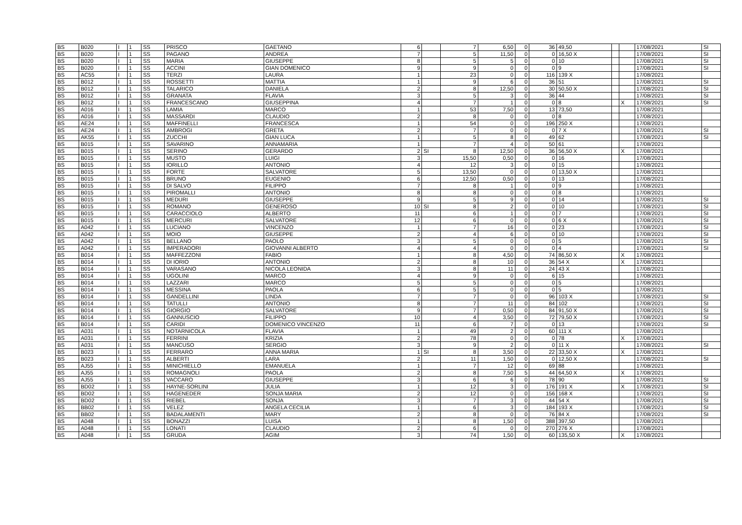| BS | B020 | I | 1 | SS | PRISCO | GAETANO | 6 | | 7 | 6,50 | 0 | 36 | 49,50 | | | 17/08/2021 | SI |
| BS | B020 | I | 1 | SS | PAGANO | ANDREA | 7 | | 5 | 11,50 | 0 | 0 | 16,50 X | | | 17/08/2021 | SI |
| BS | B020 | I | 1 | SS | MARIA | GIUSEPPE | 8 | | 5 | 5 | 0 | 0 | 10 | | | 17/08/2021 | SI |
| BS | B020 | I | 1 | SS | ACCINI | GIAN DOMENICO | 9 | | 9 | 0 | 0 | 0 | 9 | | | 17/08/2021 | SI |
| BS | AC55 | I | 1 | SS | TERZI | LAURA | 1 | | 23 | 0 | 0 | 116 | 139 X | | | 17/08/2021 | |
| BS | B012 | I | 1 | SS | ROSSETTI | MATTIA | 1 | | 9 | 6 | 0 | 36 | 51 | | | 17/08/2021 | SI |
| BS | B012 | I | 1 | SS | TALARICO | DANIELA | 2 | | 8 | 12,50 | 0 | 30 | 50,50 X | | | 17/08/2021 | SI |
| BS | B012 | I | 1 | SS | GRANATA | FLAVIA | 3 | | 5 | 3 | 0 | 36 | 44 | | | 17/08/2021 | SI |
| BS | B012 | I | 1 | SS | FRANCESCANO | GIUSEPPINA | 4 | | 7 | 1 | 0 | 0 | 8 | | X | 17/08/2021 | SI |
| BS | A016 | I | 1 | SS | LAMIA | MARCO | 1 | | 53 | 7,50 | 0 | 13 | 73,50 | | | 17/08/2021 | |
| BS | A016 | I | 1 | SS | MASSARDI | CLAUDIO | 2 | | 8 | 0 | 0 | 0 | 8 | | | 17/08/2021 | |
| BS | AE24 | I | 1 | SS | MAFFINELLI | FRANCESCA | 1 | | 54 | 0 | 0 | 196 | 250 X | | | 17/08/2021 | |
| BS | AE24 | I | 1 | SS | AMBROGI | GRETA | 2 | | 7 | 0 | 0 | 0 | 7 X | | | 17/08/2021 | SI |
| BS | AK55 | I | 1 | SS | ZUCCHI | GIAN LUCA | 1 | | 5 | 8 | 0 | 49 | 62 | | | 17/08/2021 | SI |
| BS | B015 | I | 1 | SS | SAVARINO | ANNAMARIA | 1 | | 7 | 4 | 0 | 50 | 61 | | | 17/08/2021 | |
| BS | B015 | I | 1 | SS | SERINO | GERARDO | 2 | SI | 8 | 12,50 | 0 | 36 | 56,50 X | | X | 17/08/2021 | |
| BS | B015 | I | 1 | SS | MUSTO | LUIGI | 3 | | 15,50 | 0,50 | 0 | 0 | 16 | | | 17/08/2021 | |
| BS | B015 | I | 1 | SS | IORILLO | ANTONIO | 4 | | 12 | 3 | 0 | 0 | 15 | | | 17/08/2021 | |
| BS | B015 | I | 1 | SS | FORTE | SALVATORE | 5 | | 13,50 | 0 | 0 | 0 | 13,50 X | | | 17/08/2021 | |
| BS | B015 | I | 1 | SS | BRUNO | EUGENIO | 6 | | 12,50 | 0,50 | 0 | 0 | 13 | | | 17/08/2021 | |
| BS | B015 | I | 1 | SS | DI SALVO | FILIPPO | 7 | | 8 | 1 | 0 | 0 | 9 | | | 17/08/2021 | |
| BS | B015 | I | 1 | SS | PIROMALLI | ANTONIO | 8 | | 8 | 0 | 0 | 0 | 8 | | | 17/08/2021 | |
| BS | B015 | I | 1 | SS | MEDURI | GIUSEPPE | 9 | | 5 | 9 | 0 | 0 | 14 | | | 17/08/2021 | SI |
| BS | B015 | I | 1 | SS | ROMANO | GENEROSO | 10 | SI | 8 | 2 | 0 | 0 | 10 | | | 17/08/2021 | SI |
| BS | B015 | I | 1 | SS | CARACCIOLO | ALBERTO | 11 | | 6 | 1 | 0 | 0 | 7 | | | 17/08/2021 | SI |
| BS | B015 | I | 1 | SS | MERCURI | SALVATORE | 12 | | 6 | 0 | 0 | 0 | 6 X | | | 17/08/2021 | SI |
| BS | A042 | I | 1 | SS | LUCIANO | VINCENZO | 1 | | 7 | 16 | 0 | 0 | 23 | | | 17/08/2021 | SI |
| BS | A042 | I | 1 | SS | MOIO | GIUSEPPE | 2 | | 4 | 6 | 0 | 0 | 10 | | | 17/08/2021 | SI |
| BS | A042 | I | 1 | SS | BELLANO | PAOLO | 3 | | 5 | 0 | 0 | 0 | 5 | | | 17/08/2021 | SI |
| BS | A042 | I | 1 | SS | IMPERADORI | GIOVANNI ALBERTO | 4 | | 4 | 0 | 0 | 0 | 4 | | | 17/08/2021 | SI |
| BS | B014 | I | 1 | SS | MAFFEZZONI | FABIO | 1 | | 8 | 4,50 | 0 | 74 | 86,50 X | | X | 17/08/2021 | |
| BS | B014 | I | 1 | SS | DI IORIO | ANTONIO | 2 | | 8 | 10 | 0 | 36 | 54 X | | X | 17/08/2021 | |
| BS | B014 | I | 1 | SS | VARASANO | NICOLA LEONIDA | 3 | | 8 | 11 | 0 | 24 | 43 X | | | 17/08/2021 | |
| BS | B014 | I | 1 | SS | UGOLINI | MARCO | 4 | | 9 | 0 | 0 | 6 | 15 | | | 17/08/2021 | |
| BS | B014 | I | 1 | SS | LAZZARI | MARCO | 5 | | 5 | 0 | 0 | 0 | 5 | | | 17/08/2021 | |
| BS | B014 | I | 1 | SS | MESSINA | PAOLA | 6 | | 5 | 0 | 0 | 0 | 5 | | | 17/08/2021 | |
| BS | B014 | I | 1 | SS | GANDELLINI | LINDA | 7 | | 7 | 0 | 0 | 96 | 103 X | | | 17/08/2021 | SI |
| BS | B014 | I | 1 | SS | TATULLI | ANTONIO | 8 | | 7 | 11 | 0 | 84 | 102 | | | 17/08/2021 | SI |
| BS | B014 | I | 1 | SS | GIORGIO | SALVATORE | 9 | | 7 | 0,50 | 0 | 84 | 91,50 X | | | 17/08/2021 | SI |
| BS | B014 | I | 1 | SS | GANNUSCIO | FILIPPO | 10 | | 4 | 3,50 | 0 | 72 | 79,50 X | | | 17/08/2021 | SI |
| BS | B014 | I | 1 | SS | CARIDI | DOMENICO VINCENZO | 11 | | 6 | 7 | 0 | 0 | 13 | | | 17/08/2021 | SI |
| BS | A031 | I | 1 | SS | NOTARNICOLA | FLAVIA | 1 | | 49 | 2 | 0 | 60 | 111 X | | | 17/08/2021 | |
| BS | A031 | I | 1 | SS | FERRINI | KRIZIA | 2 | | 78 | 0 | 0 | 0 | 78 | | X | 17/08/2021 | |
| BS | A031 | I | 1 | SS | MANCUSO | SERGIO | 3 | | 9 | 2 | 0 | 0 | 11 X | | | 17/08/2021 | SI |
| BS | B023 | I | 1 | SS | FERRARO | ANNA MARIA | 1 | SI | 8 | 3,50 | 0 | 22 | 33,50 X | | X | 17/08/2021 | |
| BS | B023 | I | 1 | SS | ALBERTI | LARA | 2 | | 11 | 1,50 | 0 | 0 | 12,50 X | | | 17/08/2021 | SI |
| BS | AJ55 | I | 1 | SS | MINICHIELLO | EMANUELA | 1 | | 7 | 12 | 0 | 69 | 88 | | | 17/08/2021 | |
| BS | AJ55 | I | 1 | SS | ROMAGNOLI | PAOLA | 2 | | 8 | 7,50 | 5 | 44 | 64,50 X | | X | 17/08/2021 | |
| BS | AJ55 | I | 1 | SS | VACCARO | GIUSEPPE | 3 | | 6 | 6 | 0 | 78 | 90 | | | 17/08/2021 | SI |
| BS | BD02 | I | 1 | SS | HAYNE-SORLINI | JULIA | 1 | | 12 | 3 | 0 | 176 | 191 X | | X | 17/08/2021 | SI |
| BS | BD02 | I | 1 | SS | HAGENEDER | SONJA MARIA | 2 | | 12 | 0 | 0 | 156 | 168 X | | | 17/08/2021 | SI |
| BS | BD02 | I | 1 | SS | RIEBEL | SONJA | 3 | | 7 | 3 | 0 | 44 | 54 X | | | 17/08/2021 | SI |
| BS | BB02 | I | 1 | SS | VELEZ | ANGELA CECILIA | 1 | | 6 | 3 | 0 | 184 | 193 X | | | 17/08/2021 | SI |
| BS | BB02 | I | 1 | SS | BADALAMENTI | MARY | 2 | | 8 | 0 | 0 | 76 | 84 X | | | 17/08/2021 | SI |
| BS | A048 | I | 1 | SS | BONAZZI | LUISA | 1 | | 8 | 1,50 | 0 | 388 | 397,50 | | | 17/08/2021 | |
| BS | A048 | I | 1 | SS | LONATI | CLAUDIO | 2 | | 6 | 0 | 0 | 270 | 276 X | | | 17/08/2021 | |
| BS | A048 | I | 1 | SS | GRUDA | AGIM | 3 | | 74 | 1,50 | 0 | 60 | 135,50 X | | X | 17/08/2021 | |